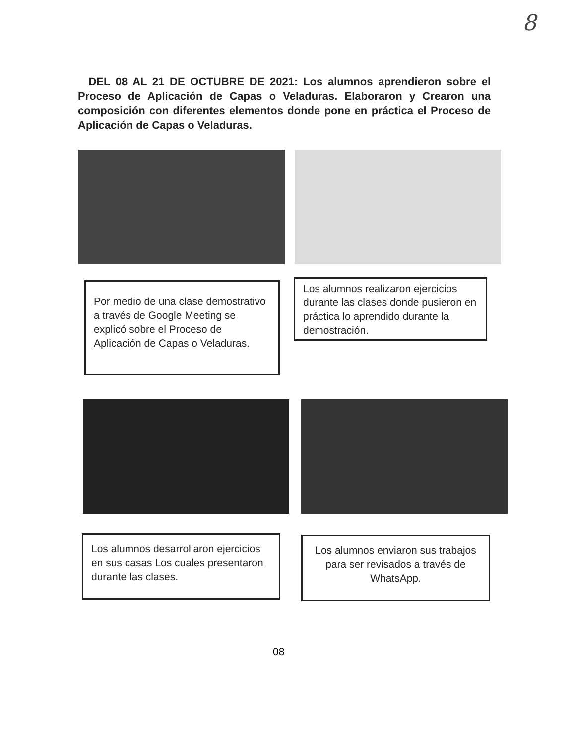8
DEL 08 AL 21 DE OCTUBRE DE 2021: Los alumnos aprendieron sobre el Proceso de Aplicación de Capas o Veladuras. Elaboraron y Crearon una composición con diferentes elementos donde pone en práctica el Proceso de Aplicación de Capas o Veladuras.
Por medio de una clase demostrativo a través de Google Meeting se explicó sobre el Proceso de Aplicación de Capas o Veladuras.
Los alumnos realizaron ejercicios durante las clases donde pusieron en práctica lo aprendido durante la demostración.
Los alumnos desarrollaron ejercicios en sus casas Los cuales presentaron durante las clases.
Los alumnos enviaron sus trabajos para ser revisados a través de WhatsApp.
08